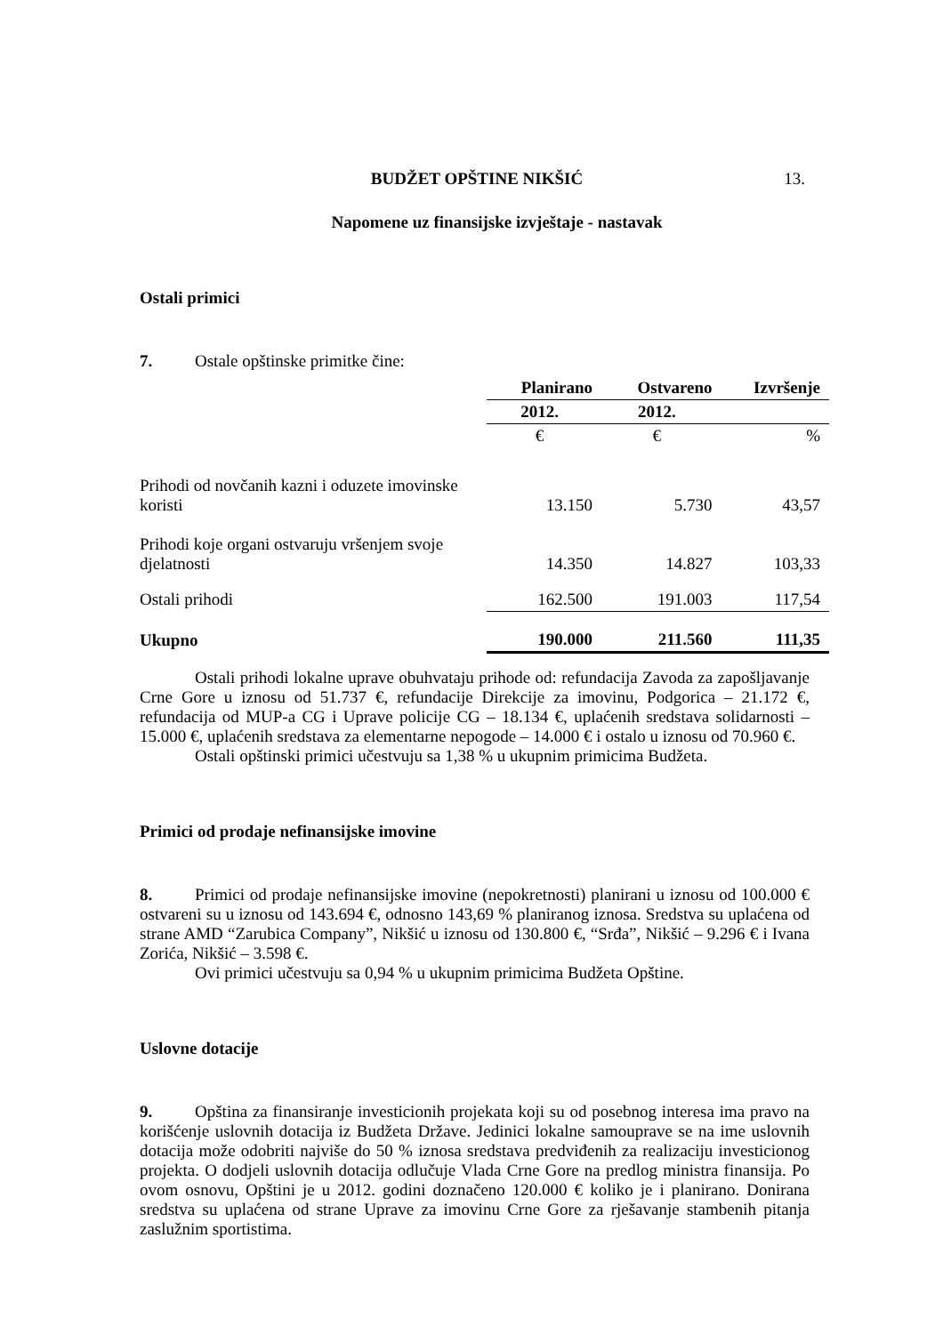BUDŽET OPŠTINE NIKŠIĆ 13.
Napomene uz finansijske izvještaje - nastavak
Ostali primici
7. Ostale opštinske primitke čine:
| | Planirano | Ostvareno | Izvršenje |
| | 2012. | 2012. | |
| | € | € | % |
| Prihodi od novčanih kazni i oduzete imovinske koristi | 13.150 | 5.730 | 43,57 |
| Prihodi koje organi ostvaruju vršenjem svoje djelatnosti | 14.350 | 14.827 | 103,33 |
| Ostali prihodi | 162.500 | 191.003 | 117,54 |
| Ukupno | 190.000 | 211.560 | 111,35 |
Ostali prihodi lokalne uprave obuhvataju prihode od: refundacija Zavoda za zapošljavanje Crne Gore u iznosu od 51.737 €, refundacije Direkcije za imovinu, Podgorica – 21.172 €, refundacija od MUP-a CG i Uprave policije CG – 18.134 €, uplaćenih sredstava solidarnosti – 15.000 €, uplaćenih sredstava za elementarne nepogode – 14.000 € i ostalo u iznosu od 70.960 €.
Ostali opštinski primici učestvuju sa 1,38 % u ukupnim primicima Budžeta.
Primici od prodaje nefinansijske imovine
8. Primici od prodaje nefinansijske imovine (nepokretnosti) planirani u iznosu od 100.000 € ostvareni su u iznosu od 143.694 €, odnosno 143,69 % planiranog iznosa. Sredstva su uplaćena od strane AMD “Zarubica Company”, Nikšić u iznosu od 130.800 €, “Srđa”, Nikšić – 9.296 € i Ivana Zorića, Nikšić – 3.598 €.
Ovi primici učestvuju sa 0,94 % u ukupnim primicima Budžeta Opštine.
Uslovne dotacije
9. Opština za finansiranje investicionih projekata koji su od posebnog interesa ima pravo na korišćenje uslovnih dotacija iz Budžeta Države. Jedinici lokalne samouprave se na ime uslovnih dotacija može odobriti najviše do 50 % iznosa sredstava predviđenih za realizaciju investicionog projekta. O dodjeli uslovnih dotacija odlučuje Vlada Crne Gore na predlog ministra finansija. Po ovom osnovu, Opštini je u 2012. godini doznačeno 120.000 € koliko je i planirano. Donirana sredstva su uplaćena od strane Uprave za imovinu Crne Gore za rješavanje stambenih pitanja zaslužnim sportistima.